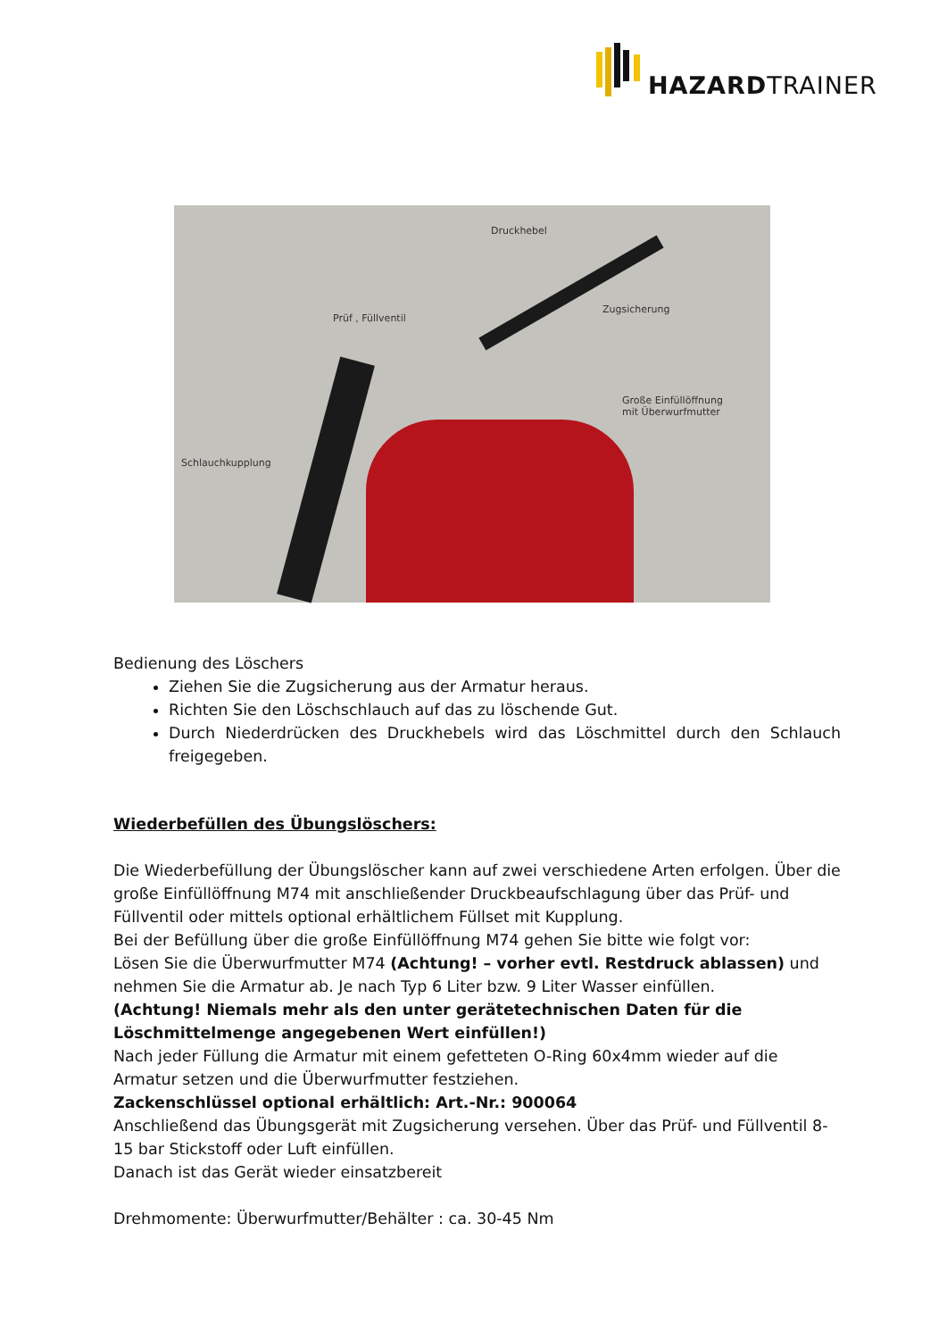HAZARDTRAINER
Druckhebel
Prüf , Füllventil
Zugsicherung
Große Einfüllöffnung
mit Überwurfmutter
Schlauchkupplung
Bedienung des Löschers
Ziehen Sie die Zugsicherung aus der Armatur heraus.
Richten Sie den Löschschlauch auf das zu löschende Gut.
Durch Niederdrücken des Druckhebels wird das Löschmittel durch den Schlauch freigegeben.
Wiederbefüllen des Übungslöschers:
Die Wiederbefüllung der Übungslöscher kann auf zwei verschiedene Arten erfolgen. Über die große Einfüllöffnung M74 mit anschließender Druckbeaufschlagung über das Prüf- und Füllventil oder mittels optional erhältlichem Füllset mit Kupplung.
Bei der Befüllung über die große Einfüllöffnung M74 gehen Sie bitte wie folgt vor:
Lösen Sie die Überwurfmutter M74 (Achtung! – vorher evtl. Restdruck ablassen) und nehmen Sie die Armatur ab. Je nach Typ 6 Liter bzw. 9 Liter Wasser einfüllen.
(Achtung! Niemals mehr als den unter gerätetechnischen Daten für die Löschmittelmenge angegebenen Wert einfüllen!)
Nach jeder Füllung die Armatur mit einem gefetteten O-Ring 60x4mm wieder auf die Armatur setzen und die Überwurfmutter festziehen.
Zackenschlüssel optional erhältlich: Art.-Nr.: 900064
Anschließend das Übungsgerät mit Zugsicherung versehen. Über das Prüf- und Füllventil 8-15 bar Stickstoff oder Luft einfüllen.
Danach ist das Gerät wieder einsatzbereit
Drehmomente: Überwurfmutter/Behälter : ca. 30-45 Nm